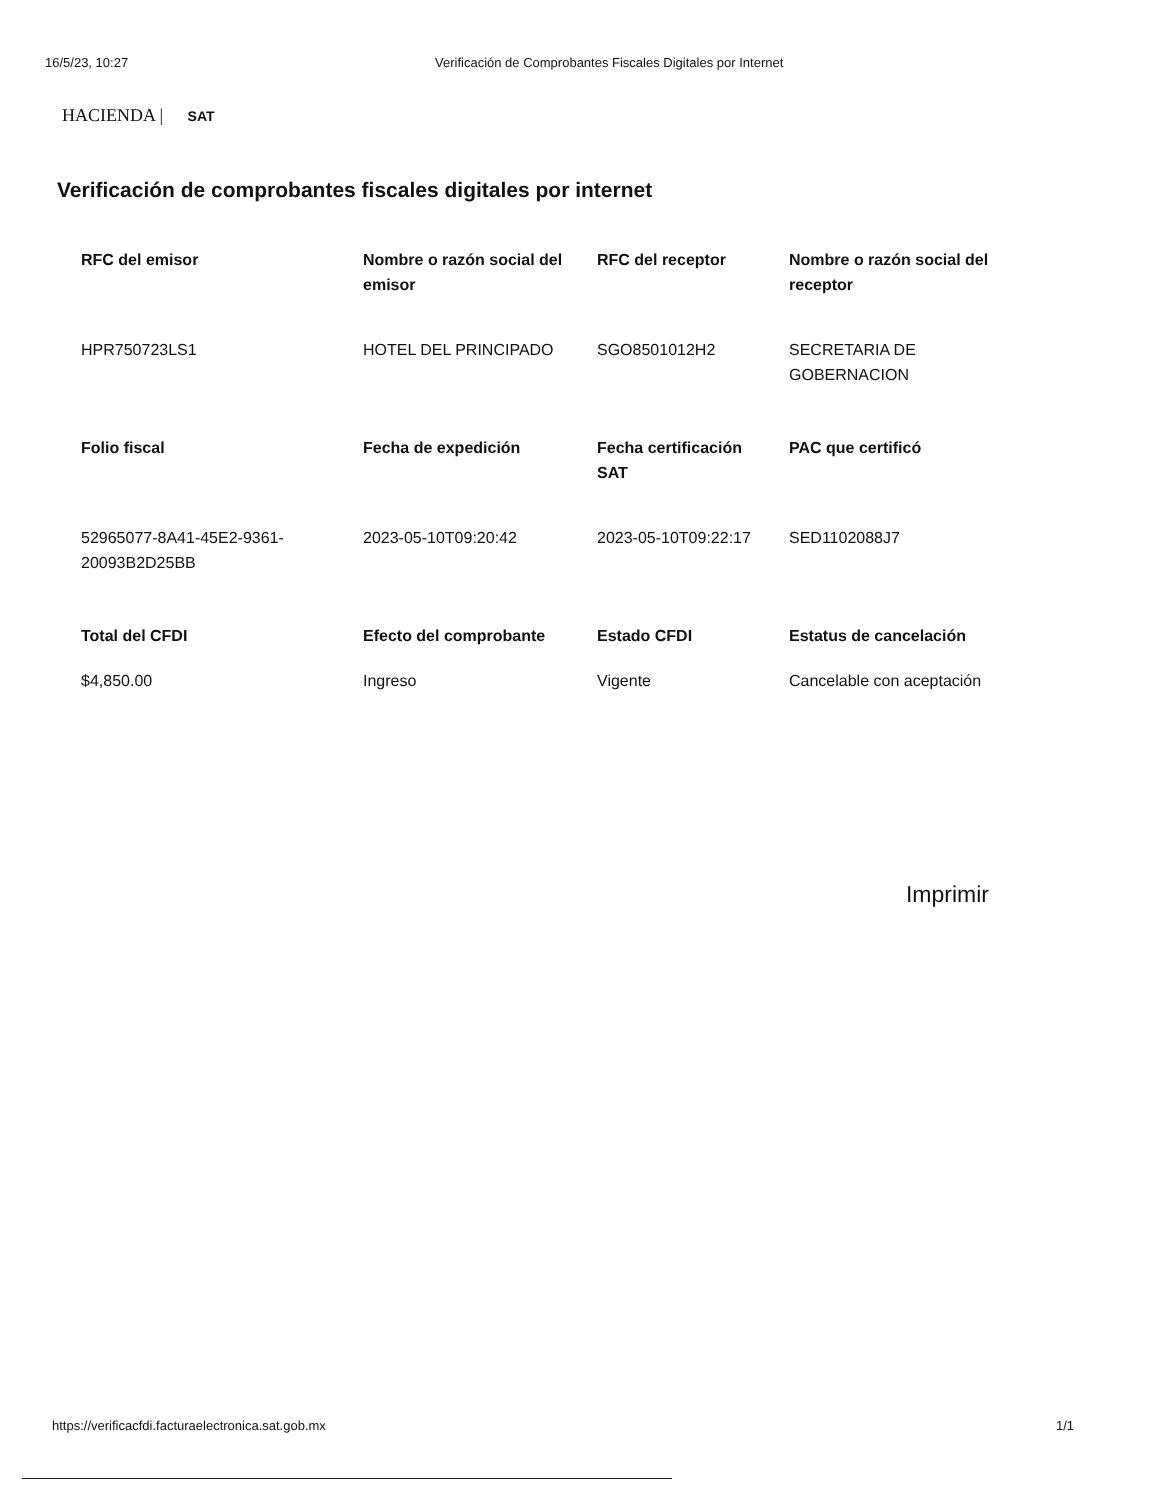16/5/23, 10:27 Verificación de Comprobantes Fiscales Digitales por Internet
HACIENDA | SAT
Verificación de comprobantes fiscales digitales por internet
| RFC del emisor | Nombre o razón social del emisor | RFC del receptor | Nombre o razón social del receptor |
| --- | --- | --- | --- |
| HPR750723LS1 | HOTEL DEL PRINCIPADO | SGO8501012H2 | SECRETARIA DE GOBERNACION |
| Folio fiscal | Fecha de expedición | Fecha certificación SAT | PAC que certificó |
| 52965077-8A41-45E2-9361-20093B2D25BB | 2023-05-10T09:20:42 | 2023-05-10T09:22:17 | SED1102088J7 |
| Total del CFDI | Efecto del comprobante | Estado CFDI | Estatus de cancelación |
| $4,850.00 | Ingreso | Vigente | Cancelable con aceptación |
Imprimir
https://verificacfdi.facturaelectronica.sat.gob.mx 1/1